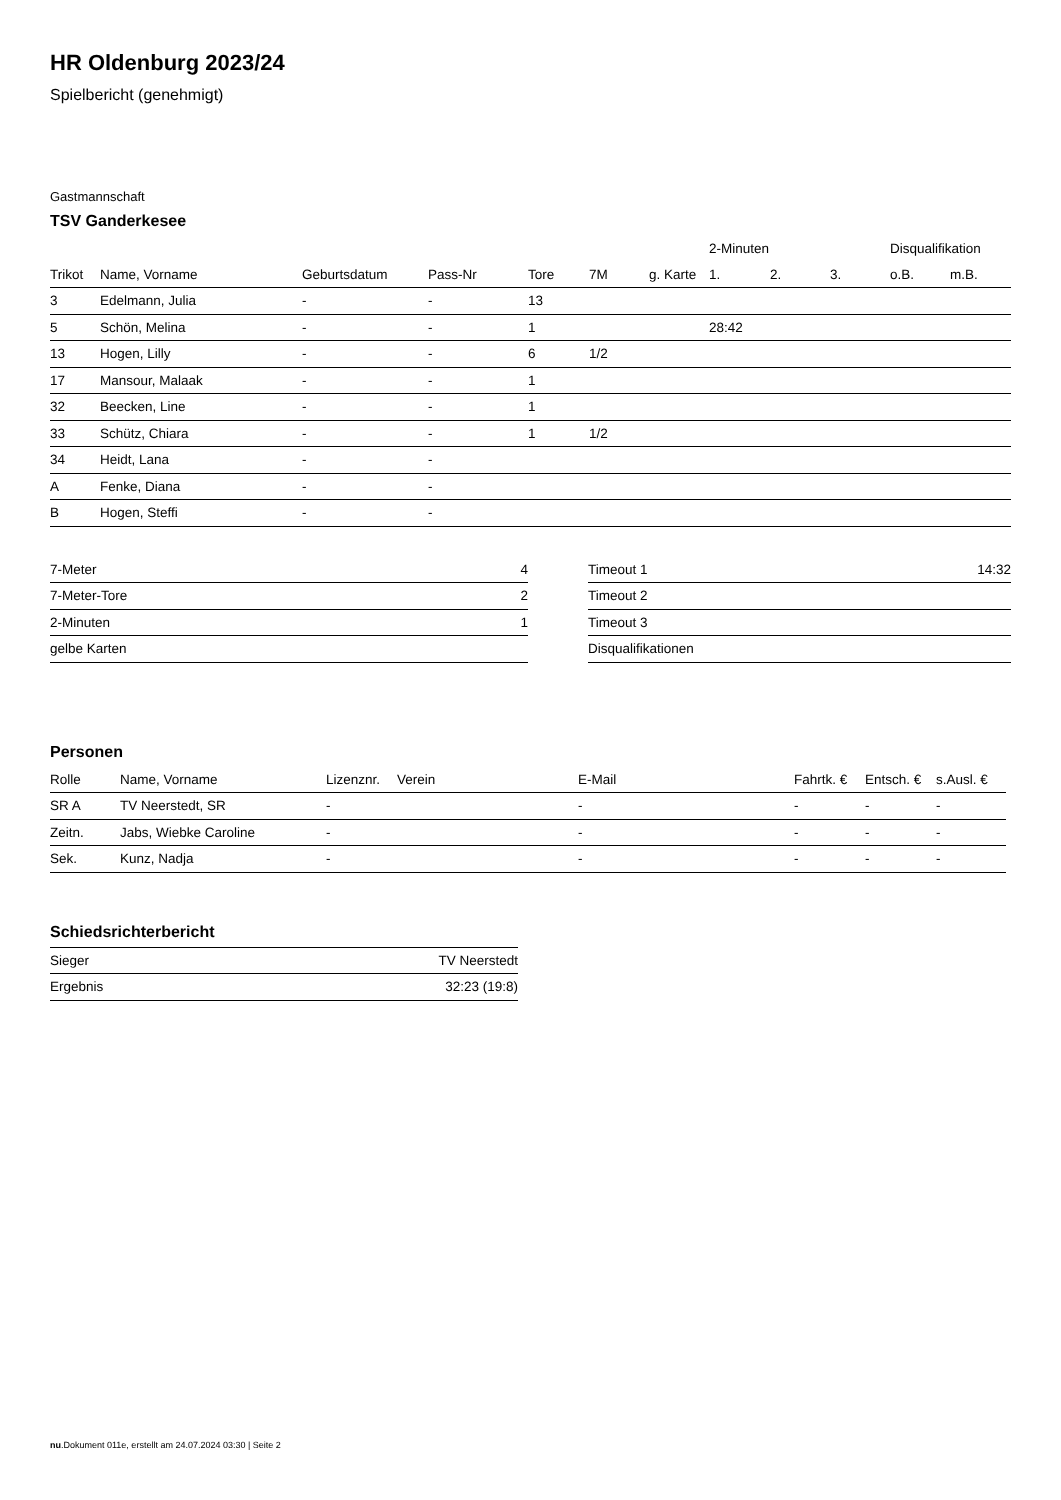HR Oldenburg 2023/24
Spielbericht (genehmigt)
Gastmannschaft
TSV Ganderkesee
| | | | | | | | 2-Minuten | | | Disqualifikation | |
| --- | --- | --- | --- | --- | --- | --- | --- | --- | --- | --- | --- |
| Trikot | Name, Vorname | Geburtsdatum | Pass-Nr | Tore | 7M | g. Karte | 1. | 2. | 3. | o.B. | m.B. |
| 3 | Edelmann, Julia | - | - | 13 | | | | | | | |
| 5 | Schön, Melina | - | - | 1 | | | 28:42 | | | | |
| 13 | Hogen, Lilly | - | - | 6 | 1/2 | | | | | | |
| 17 | Mansour, Malaak | - | - | 1 | | | | | | | |
| 32 | Beecken, Line | - | - | 1 | | | | | | | |
| 33 | Schütz, Chiara | - | - | 1 | 1/2 | | | | | | |
| 34 | Heidt, Lana | - | - | | | | | | | | |
| A | Fenke, Diana | - | - | | | | | | | | |
| B | Hogen, Steffi | - | - | | | | | | | | |
| 7-Meter | 4 |
| 7-Meter-Tore | 2 |
| 2-Minuten | 1 |
| gelbe Karten | |
| Timeout 1 | 14:32 |
| Timeout 2 | |
| Timeout 3 | |
| Disqualifikationen | |
Personen
| Rolle | Name, Vorname | Lizenznr. | Verein | E-Mail | Fahrtk. € | Entsch. € | s.Ausl. € |
| --- | --- | --- | --- | --- | --- | --- | --- |
| SR A | TV Neerstedt, SR | - | | - | - | - | - |
| Zeitn. | Jabs, Wiebke Caroline | - | | - | - | - | - |
| Sek. | Kunz, Nadja | - | | - | - | - | - |
Schiedsrichterbericht
| Sieger | TV Neerstedt |
| Ergebnis | 32:23 (19:8) |
nu.Dokument 011e, erstellt am 24.07.2024 03:30 | Seite 2